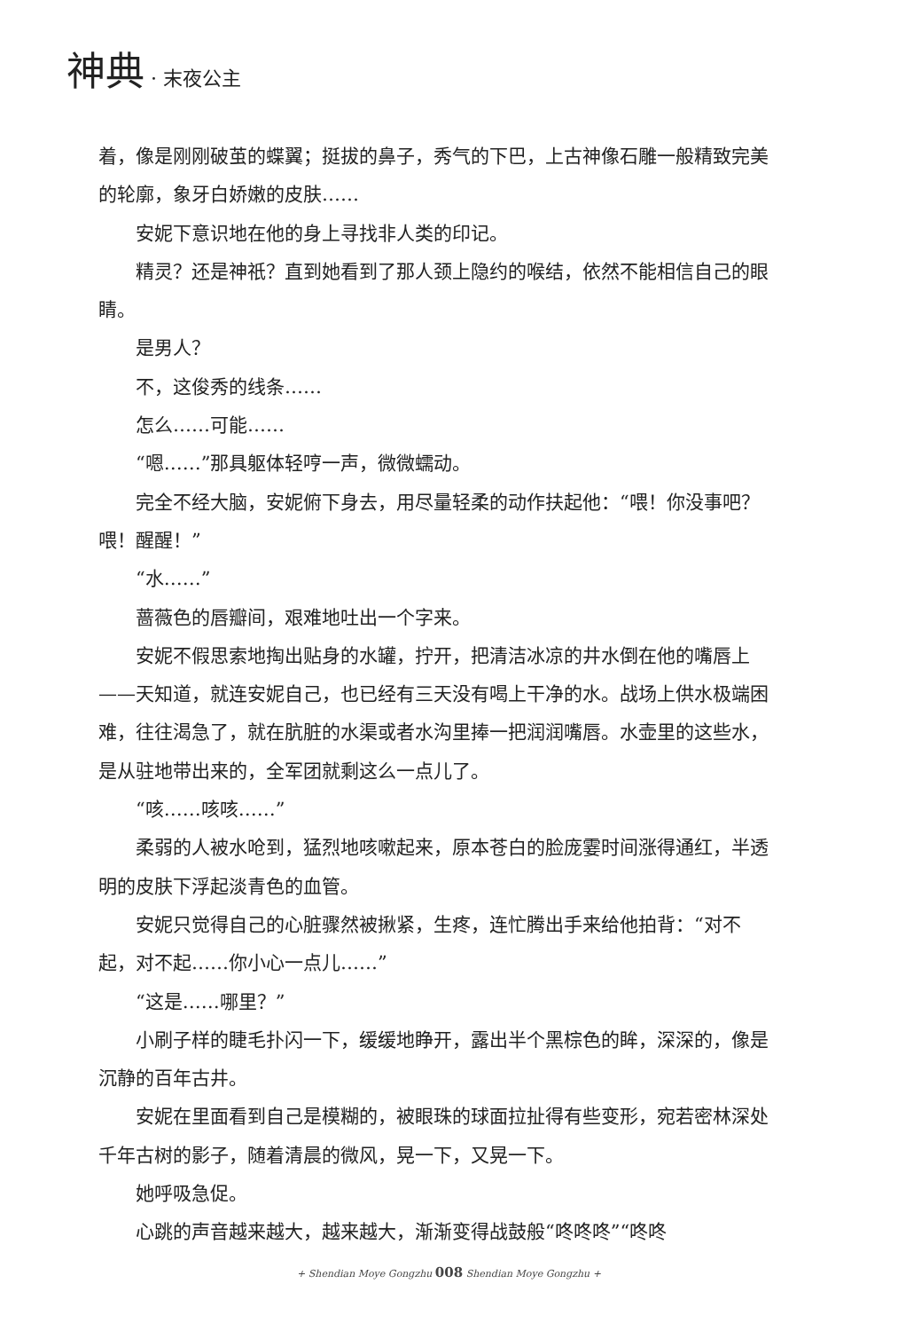神典 · 末夜公主
着，像是刚刚破茧的蝶翼；挺拔的鼻子，秀气的下巴，上古神像石雕一般精致完美的轮廓，象牙白娇嫩的皮肤……
安妮下意识地在他的身上寻找非人类的印记。
精灵？还是神祇？直到她看到了那人颈上隐约的喉结，依然不能相信自己的眼睛。
是男人？
不，这俊秀的线条……
怎么……可能……
“嗯……”那具躯体轻哼一声，微微蠕动。
完全不经大脑，安妮俯下身去，用尽量轻柔的动作扶起他：“喂！你没事吧？喂！醒醒！”
“水……”
蔷薇色的唇瓣间，艰难地吐出一个字来。
安妮不假思索地掏出贴身的水罐，拧开，把清洁冰凉的井水倒在他的嘴唇上——天知道，就连安妮自己，也已经有三天没有喝上干净的水。战场上供水极端困难，往往渴急了，就在肮脏的水渠或者水沟里捧一把润润嘴唇。水壶里的这些水，是从驻地带出来的，全军团就剩这么一点儿了。
“咳……咳咳……”
柔弱的人被水呛到，猛烈地咳嗽起来，原本苍白的脸庞霎时间涨得通红，半透明的皮肤下浮起淡青色的血管。
安妮只觉得自己的心脏骤然被揪紧，生疼，连忙腾出手来给他拍背：“对不起，对不起……你小心一点儿……”
“这是……哪里？”
小刷子样的睫毛扑闪一下，缓缓地睁开，露出半个黑棕色的眸，深深的，像是沉静的百年古井。
安妮在里面看到自己是模糊的，被眼珠的球面拉扯得有些变形，宛若密林深处千年古树的影子，随着清晨的微风，晃一下，又晃一下。
她呼吸急促。
心跳的声音越来越大，越来越大，渐渐变得战鼓般“咚咚咚”“咚咚
+ Shendian Moye Gongzhu 008 Shendian Moye Gongzhu +